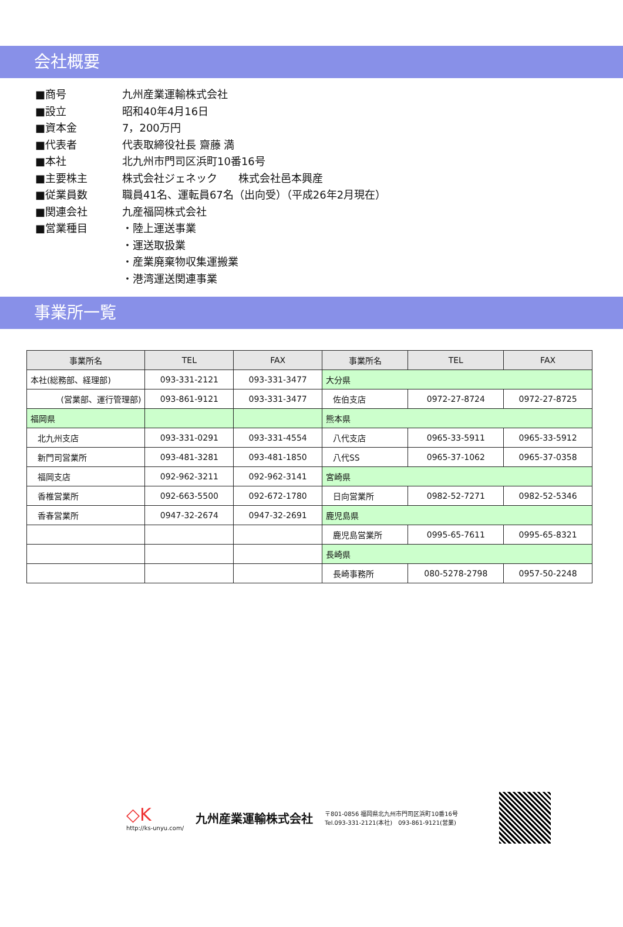会社概要
■商号 九州産業運輸株式会社
■設立 昭和40年4月16日
■資本金 7，200万円
■代表者 代表取締役社長 齋藤 満
■本社 北九州市門司区浜町10番16号
■主要株主 株式会社ジェネック　　株式会社邑本興産
■従業員数 職員41名、運転員67名（出向受）（平成26年2月現在）
■関連会社 九産福岡株式会社
■営業種目 ・陸上運送事業
・運送取扱業
・産業廃棄物収集運搬業
・港湾運送関連事業
事業所一覧
| 事業所名 | TEL | FAX | 事業所名 | TEL | FAX |
| --- | --- | --- | --- | --- | --- |
| 本社(総務部、経理部) | 093-331-2121 | 093-331-3477 | 大分県 | | |
| (営業部、運行管理部) | 093-861-9121 | 093-331-3477 | 佐伯支店 | 0972-27-8724 | 0972-27-8725 |
| 福岡県 | | | 熊本県 | | |
| 北九州支店 | 093-331-0291 | 093-331-4554 | 八代支店 | 0965-33-5911 | 0965-33-5912 |
| 新門司営業所 | 093-481-3281 | 093-481-1850 | 八代SS | 0965-37-1062 | 0965-37-0358 |
| 福岡支店 | 092-962-3211 | 092-962-3141 | 宮崎県 | | |
| 香椎営業所 | 092-663-5500 | 092-672-1780 | 日向営業所 | 0982-52-7271 | 0982-52-5346 |
| 香春営業所 | 0947-32-2674 | 0947-32-2691 | 鹿児島県 | | |
| | | | 鹿児島営業所 | 0995-65-7611 | 0995-65-8321 |
| | | | 長崎県 | | |
| | | | 長崎事務所 | 080-5278-2798 | 0957-50-2248 |
◇K
http://ks-unyu.com/
九州産業運輸株式会社
〒801-0856 福岡県北九州市門司区浜町10番16号
Tel.093-331-2121(本社)　093-861-9121(営業)